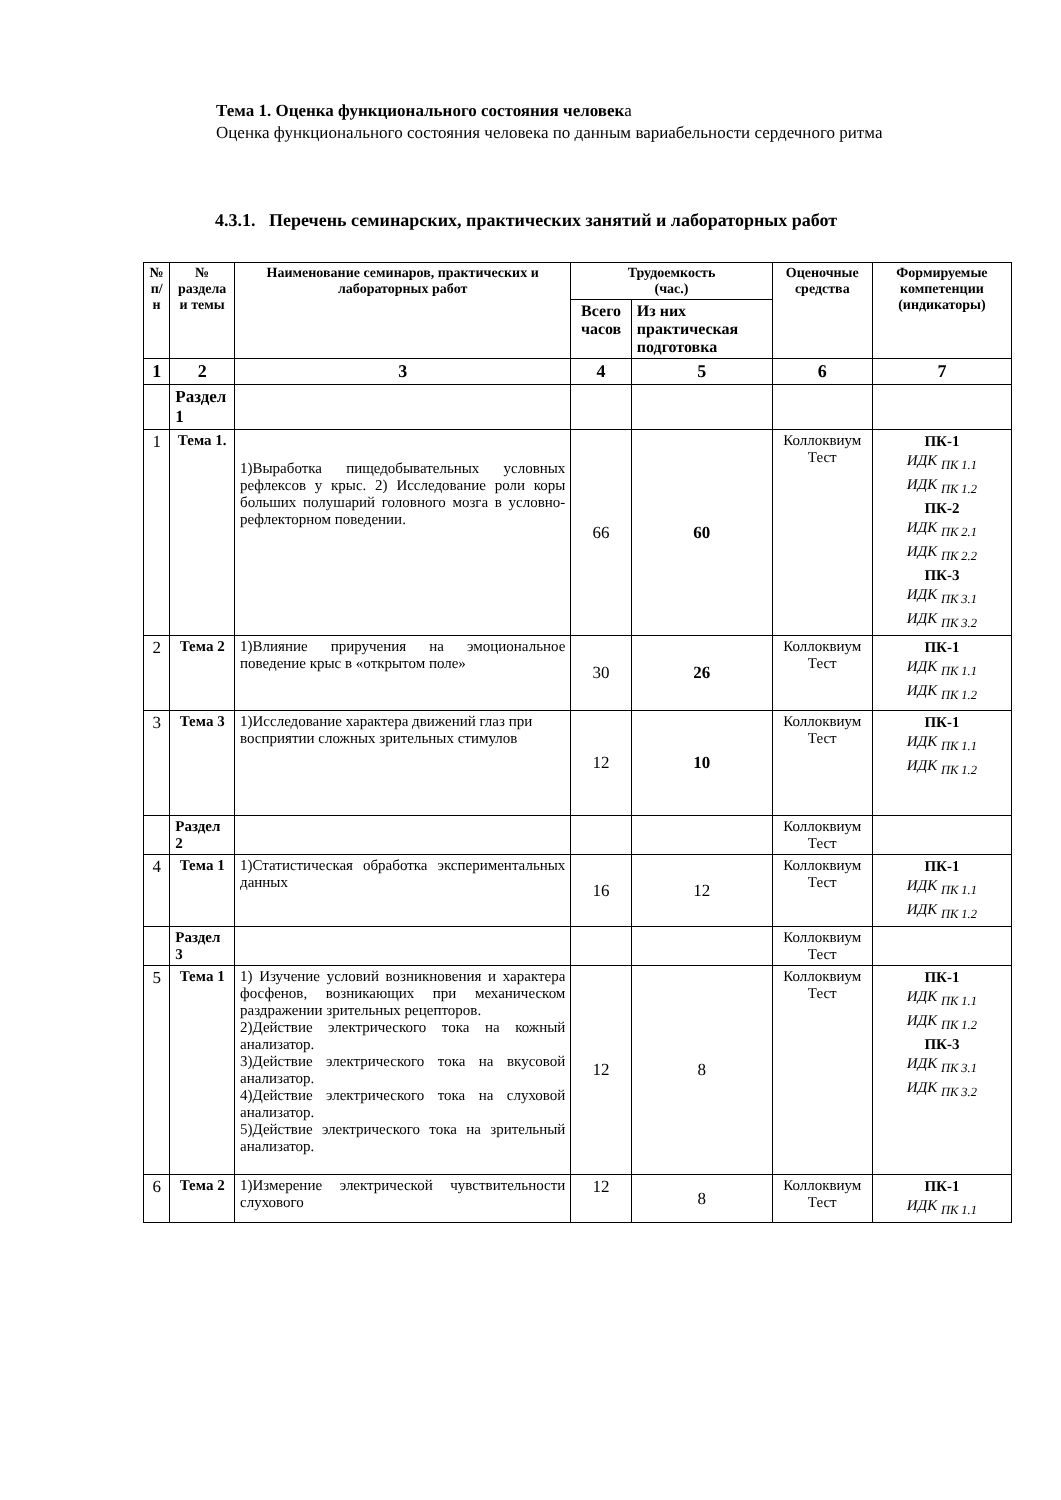Тема 1. Оценка функционального состояния человека
Оценка функционального состояния человека по данным вариабельности сердечного ритма
4.3.1. Перечень семинарских, практических занятий и лабораторных работ
| № п/н | № раздела и темы | Наименование семинаров, практических и лабораторных работ | Трудоемкость (час.) | | Оценочные средства | Формируемые компетенции (индикаторы) |
| --- | --- | --- | --- | --- | --- | --- |
| | | | Всего часов | Из них практическая подготовка | | |
| 1 | 2 | 3 | 4 | 5 | 6 | 7 |
| | Раздел 1 | | | | | |
| 1 | Тема 1. | 1)Выработка пищедобывательных условных рефлексов у крыс. 2) Исследование роли коры больших полушарий головного мозга в условно-рефлекторном поведении. | 66 | 60 | Коллоквиум Тест | ПК-1 ИДК <sub>ПК 1.1</sub> ИДК <sub>ПК 1.2</sub> ПК-2 ИДК <sub>ПК 2.1</sub> ИДК <sub>ПК 2.2</sub> ПК-3 ИДК <sub>ПК 3.1</sub> ИДК <sub>ПК 3.2</sub> |
| 2 | Тема 2 | 1)Влияние приручения на эмоциональное поведение крыс в «открытом поле» | 30 | 26 | Коллоквиум Тест | ПК-1 ИДК <sub>ПК 1.1</sub> ИДК <sub>ПК 1.2</sub> |
| 3 | Тема 3 | 1)Исследование характера движений глаз при восприятии сложных зрительных стимулов | 12 | 10 | Коллоквиум Тест | ПК-1 ИДК <sub>ПК 1.1</sub> ИДК <sub>ПК 1.2</sub> |
| | Раздел 2 | | | | Коллоквиум Тест | |
| 4 | Тема 1 | 1)Статистическая обработка экспериментальных данных | 16 | 12 | Коллоквиум Тест | ПК-1 ИДК <sub>ПК 1.1</sub> ИДК <sub>ПК 1.2</sub> |
| | Раздел 3 | | | | Коллоквиум Тест | |
| 5 | Тема 1 | 1) Изучение условий возникновения и характера фосфенов, возникающих при механическом раздражении зрительных рецепторов. 2)Действие электрического тока на кожный анализатор. 3)Действие электрического тока на вкусовой анализатор. 4)Действие электрического тока на слуховой анализатор. 5)Действие электрического тока на зрительный анализатор. | 12 | 8 | Коллоквиум Тест | ПК-1 ИДК <sub>ПК 1.1</sub> ИДК <sub>ПК 1.2</sub> ПК-3 ИДК <sub>ПК 3.1</sub> ИДК <sub>ПК 3.2</sub> |
| 6 | Тема 2 | 1)Измерение электрической чувствительности слухового | 12 | 8 | Коллоквиум Тест | ПК-1 ИДК <sub>ПК 1.1</sub> |